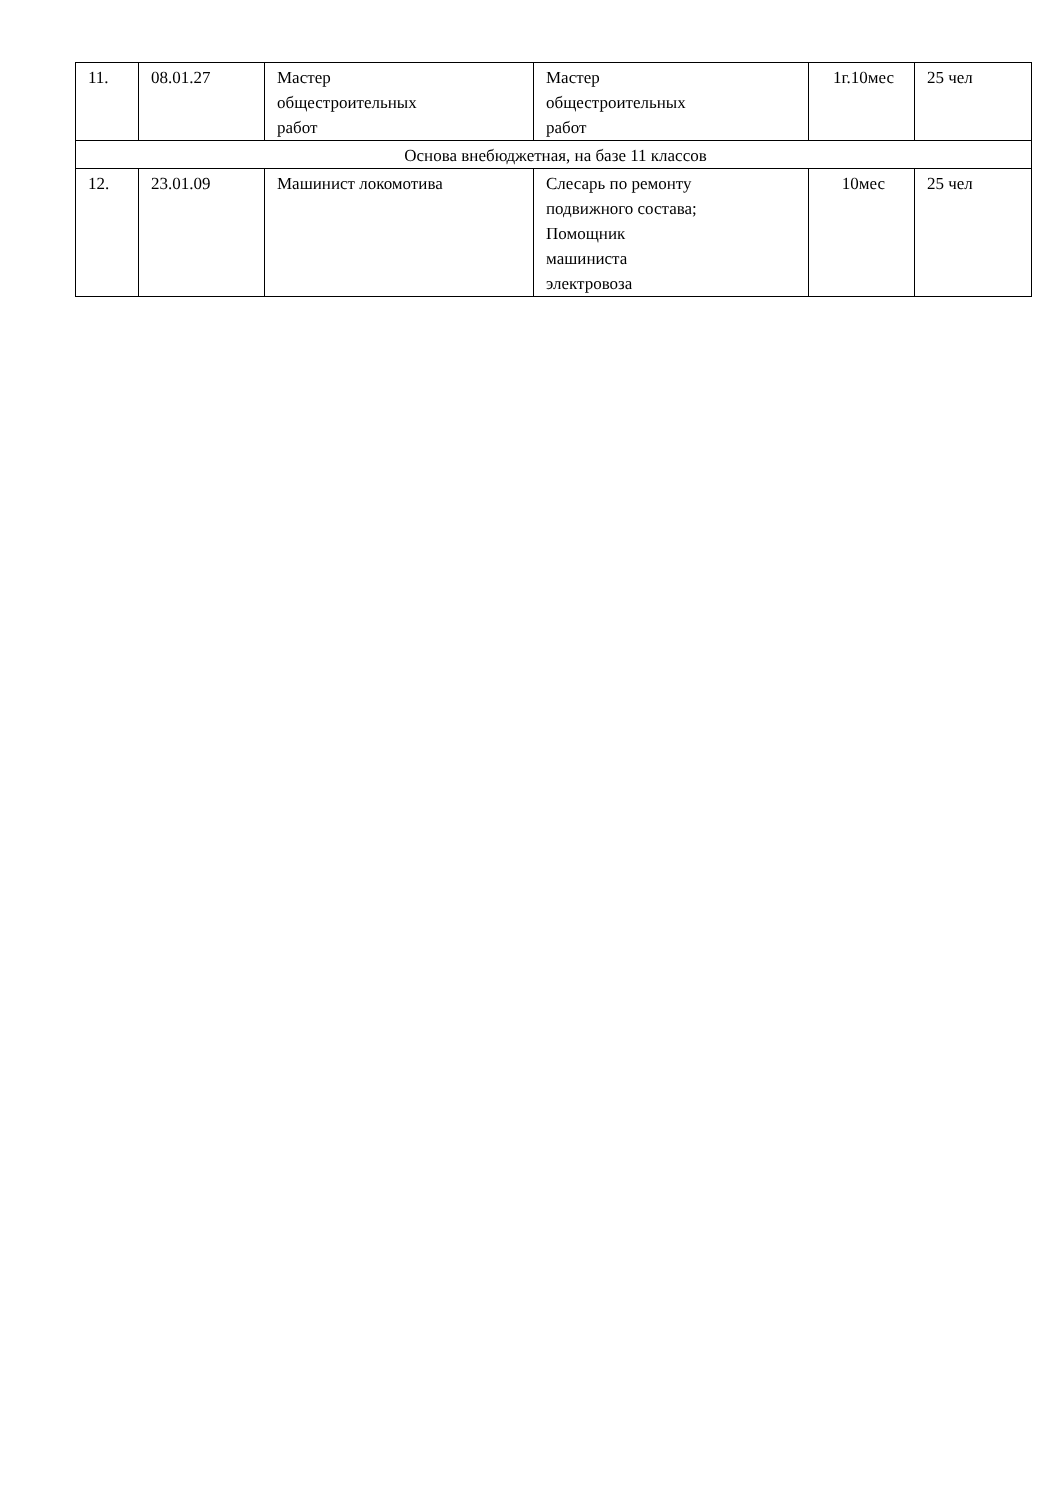| 11. | 08.01.27 | Мастер общестроительных работ | Мастер общестроительных работ | 1г.10мес | 25 чел |
| Основа внебюджетная, на базе 11 классов | | | | | |
| 12. | 23.01.09 | Машинист локомотива | Слесарь по ремонту подвижного состава; Помощник машиниста электровоза | 10мес | 25 чел |